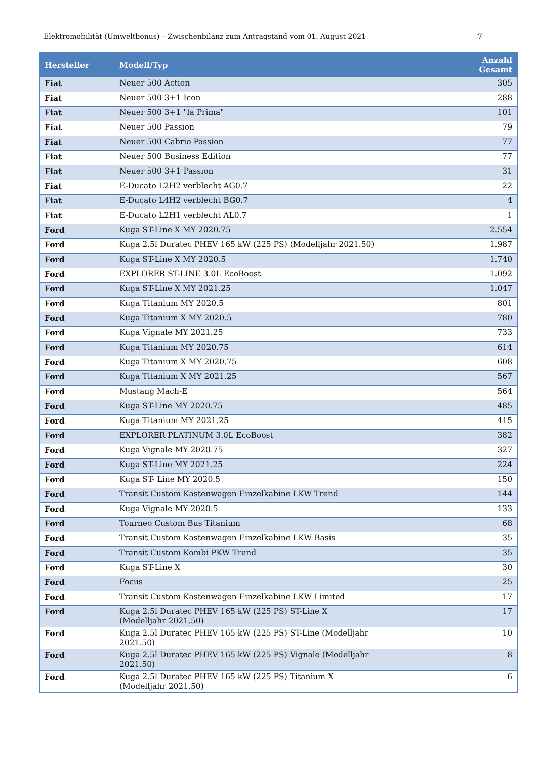Elektromobilität (Umweltbonus) – Zwischenbilanz zum Antragstand vom 01. August 2021 7
| Hersteller | Modell/Typ | Anzahl Gesamt |
| --- | --- | --- |
| Fiat | Neuer 500 Action | 305 |
| Fiat | Neuer 500 3+1 Icon | 288 |
| Fiat | Neuer 500 3+1 "la Prima" | 101 |
| Fiat | Neuer 500 Passion | 79 |
| Fiat | Neuer 500 Cabrio Passion | 77 |
| Fiat | Neuer 500 Business Edition | 77 |
| Fiat | Neuer 500 3+1 Passion | 31 |
| Fiat | E-Ducato L2H2 verblecht AG0.7 | 22 |
| Fiat | E-Ducato L4H2 verblecht BG0.7 | 4 |
| Fiat | E-Ducato L2H1 verblecht AL0.7 | 1 |
| Ford | Kuga ST-Line X MY 2020.75 | 2.554 |
| Ford | Kuga 2.5l Duratec PHEV 165 kW (225 PS) (Modelljahr 2021.50) | 1.987 |
| Ford | Kuga ST-Line X MY 2020.5 | 1.740 |
| Ford | EXPLORER ST-LINE 3.0L EcoBoost | 1.092 |
| Ford | Kuga ST-Line X MY 2021.25 | 1.047 |
| Ford | Kuga Titanium MY 2020.5 | 801 |
| Ford | Kuga Titanium X MY 2020.5 | 780 |
| Ford | Kuga Vignale MY 2021.25 | 733 |
| Ford | Kuga Titanium MY 2020.75 | 614 |
| Ford | Kuga Titanium X MY 2020.75 | 608 |
| Ford | Kuga Titanium X MY 2021.25 | 567 |
| Ford | Mustang Mach-E | 564 |
| Ford | Kuga ST-Line MY 2020.75 | 485 |
| Ford | Kuga Titanium MY 2021.25 | 415 |
| Ford | EXPLORER PLATINUM 3.0L EcoBoost | 382 |
| Ford | Kuga Vignale MY 2020.75 | 327 |
| Ford | Kuga ST-Line MY 2021.25 | 224 |
| Ford | Kuga ST- Line MY 2020.5 | 150 |
| Ford | Transit Custom Kastenwagen Einzelkabine LKW Trend | 144 |
| Ford | Kuga Vignale MY 2020.5 | 133 |
| Ford | Tourneo Custom Bus Titanium | 68 |
| Ford | Transit Custom Kastenwagen Einzelkabine LKW Basis | 35 |
| Ford | Transit Custom Kombi PKW Trend | 35 |
| Ford | Kuga ST-Line X | 30 |
| Ford | Focus | 25 |
| Ford | Transit Custom Kastenwagen Einzelkabine LKW Limited | 17 |
| Ford | Kuga 2.5l Duratec PHEV 165 kW (225 PS) ST-Line X (Modelljahr 2021.50) | 17 |
| Ford | Kuga 2.5l Duratec PHEV 165 kW (225 PS) ST-Line (Modelljahr 2021.50) | 10 |
| Ford | Kuga 2.5l Duratec PHEV 165 kW (225 PS) Vignale (Modelljahr 2021.50) | 8 |
| Ford | Kuga 2.5l Duratec PHEV 165 kW (225 PS) Titanium X (Modelljahr 2021.50) | 6 |